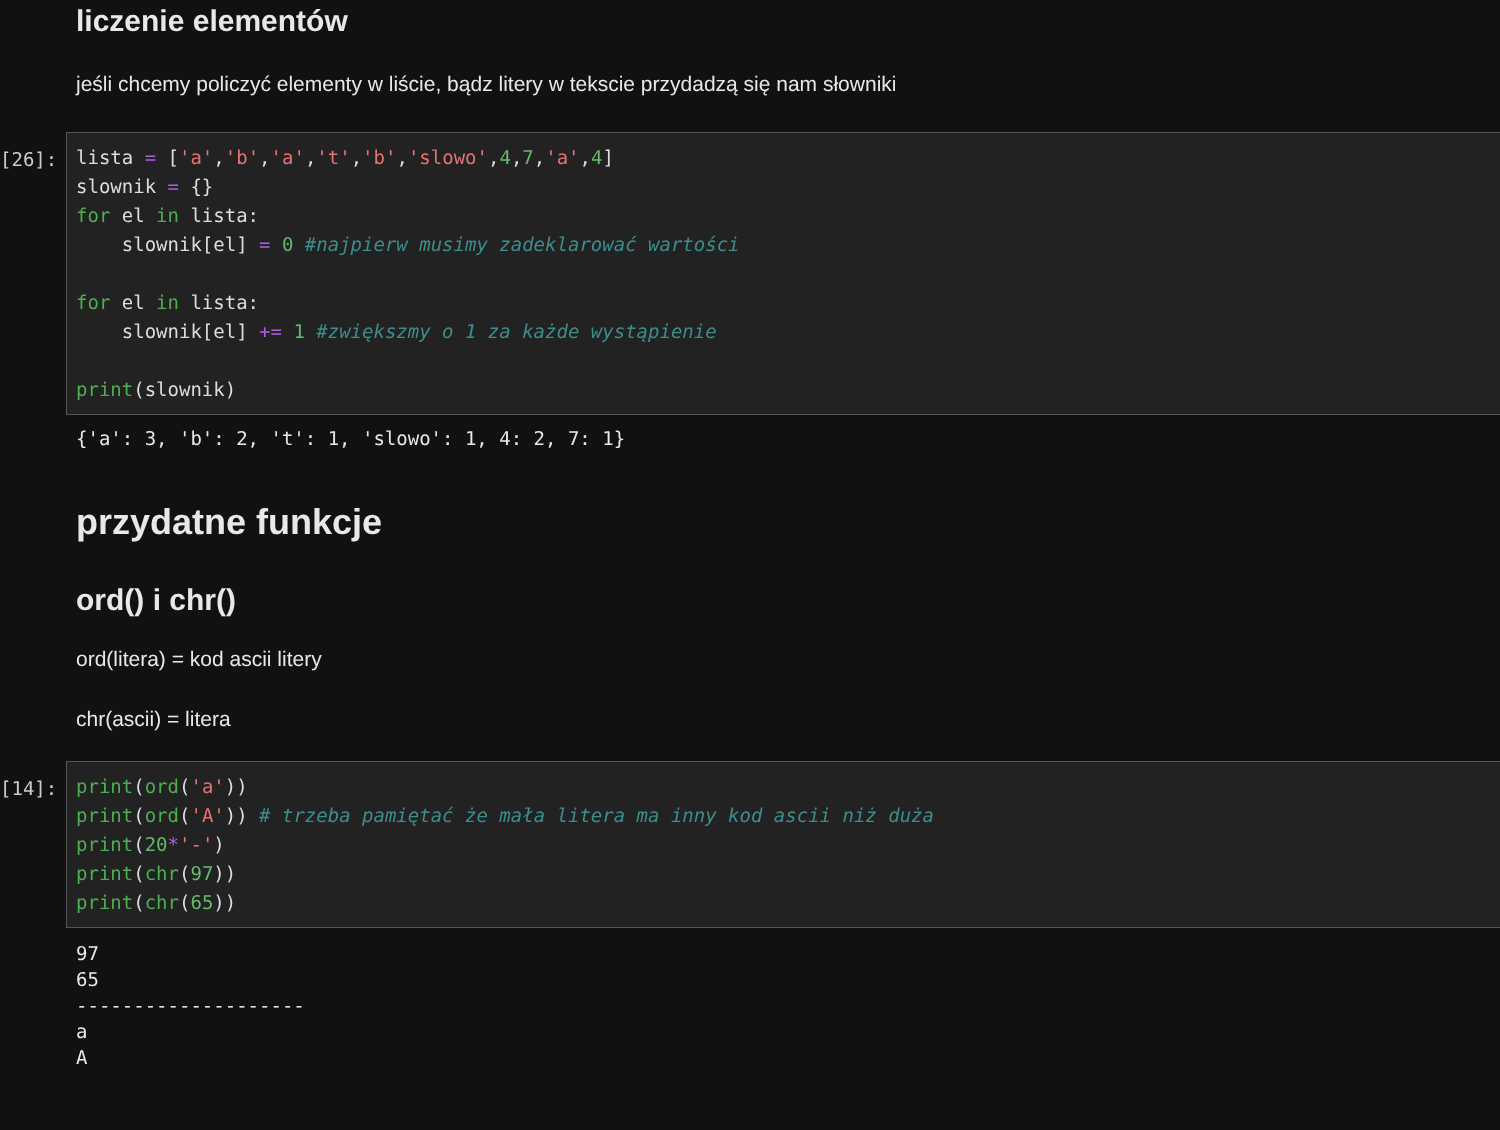liczenie elementów
jeśli chcemy policzyć elementy w liście, bądz litery w tekscie przydadzą się nam słowniki
[26]:
lista = ['a','b','a','t','b','slowo',4,7,'a',4] slownik = {} for el in lista: slownik[el] = 0 #najpierw musimy zadeklarować wartości for el in lista: slownik[el] += 1 #zwiększmy o 1 za każde wystąpienie print(slownik)
{'a': 3, 'b': 2, 't': 1, 'slowo': 1, 4: 2, 7: 1}
przydatne funkcje
ord() i chr()
ord(litera) = kod ascii litery
chr(ascii) = litera
[14]:
print(ord('a')) print(ord('A')) # trzeba pamiętać że mała litera ma inny kod ascii niż duża print(20*'-') print(chr(97)) print(chr(65))
97 65 -------------------- a A